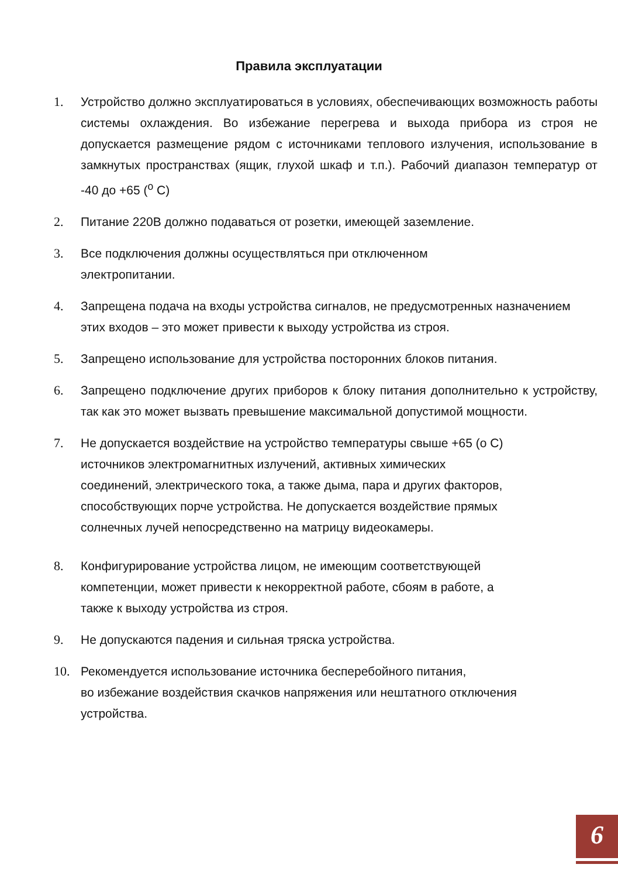Правила эксплуатации
1. Устройство должно эксплуатироваться в условиях, обеспечивающих возможность работы системы охлаждения. Во избежание перегрева и выхода прибора из строя не допускается размещение рядом с источниками теплового излучения, использование в замкнутых пространствах (ящик, глухой шкаф и т.п.). Рабочий диапазон температур от -40 до +65 (<sup>o</sup> C)
2. Питание 220В должно подаваться от розетки, имеющей заземление.
3. Все подключения должны осуществляться при отключенном
электропитании.
4. Запрещена подача на входы устройства сигналов, не предусмотренных назначением этих входов – это может привести к выходу устройства из строя.
5. Запрещено использование для устройства посторонних блоков питания.
6. Запрещено подключение других приборов к блоку питания дополнительно к устройству, так как это может вызвать превышение максимальной допустимой мощности.
7. Не допускается воздействие на устройство температуры свыше +65 (о С)
источников электромагнитных излучений, активных химических
соединений, электрического тока, а также дыма, пара и других факторов,
способствующих порче устройства. Не допускается воздействие прямых
солнечных лучей непосредственно на матрицу видеокамеры.
8. Конфигурирование устройства лицом, не имеющим соответствующей
компетенции, может привести к некорректной работе, сбоям в работе, а
также к выходу устройства из строя.
9. Не допускаются падения и сильная тряска устройства.
10. Рекомендуется использование источника бесперебойного питания,
во избежание воздействия скачков напряжения или нештатного отключения
устройства.
6